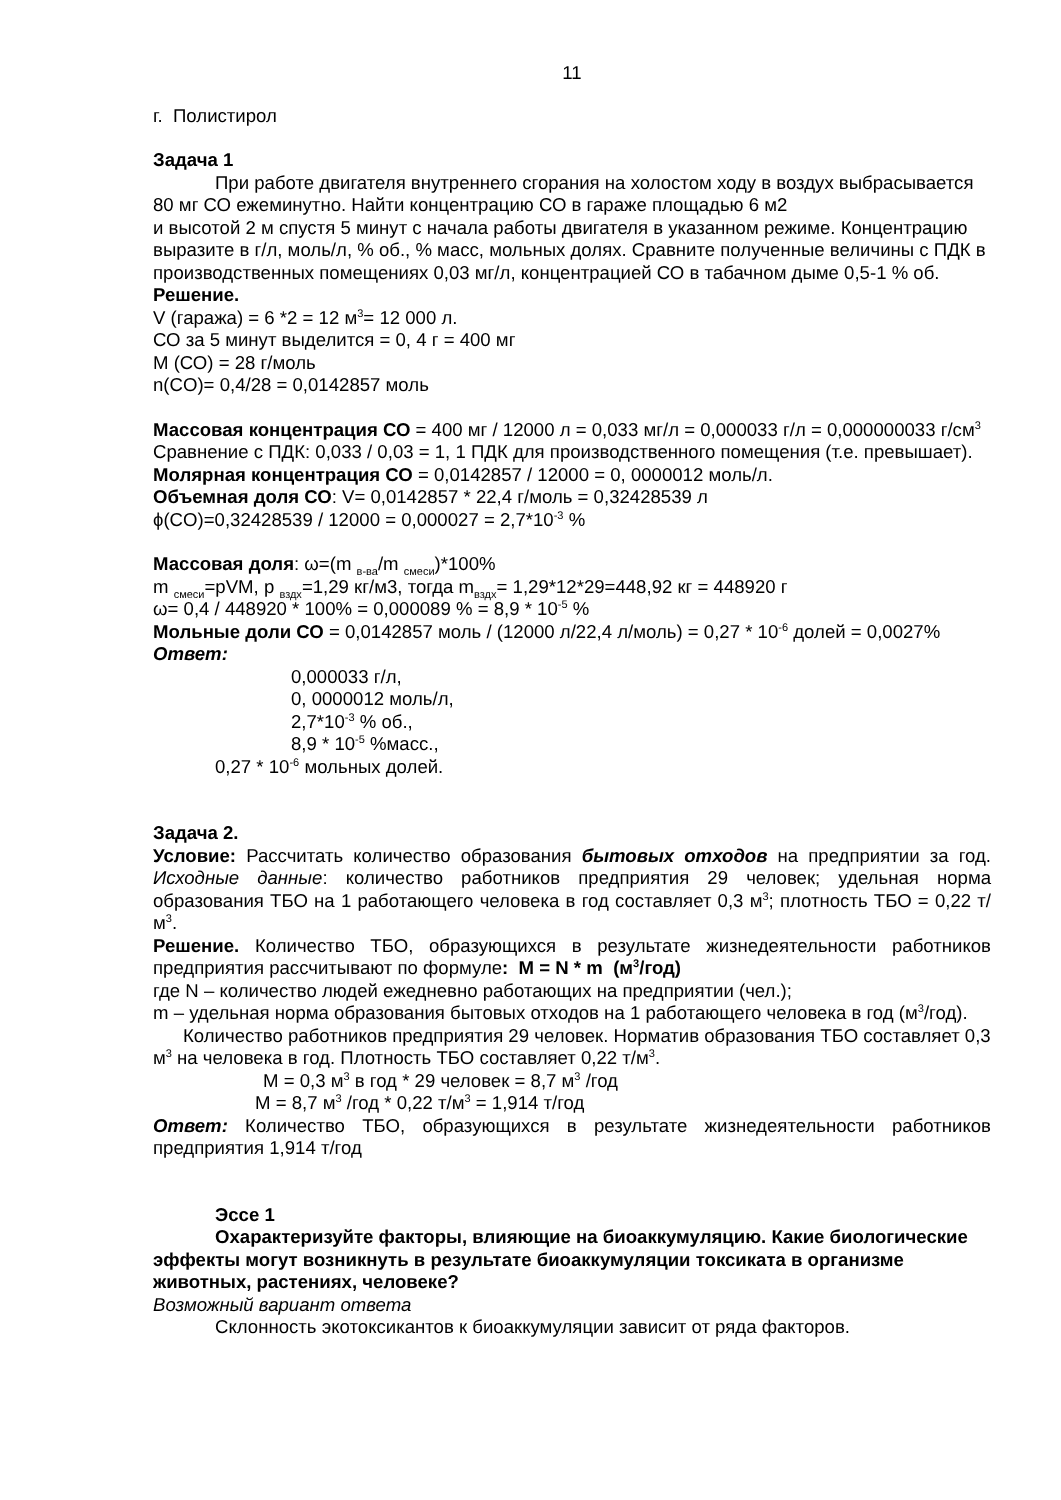11
г. Полистирол
Задача 1
При работе двигателя внутреннего сгорания на холостом ходу в воздух выбрасывается 80 мг СО ежеминутно. Найти концентрацию СО в гараже площадью 6 м2
и высотой 2 м спустя 5 минут с начала работы двигателя в указанном режиме. Концентрацию выразите в г/л, моль/л, % об., % масс, мольных долях. Сравните полученные величины с ПДК в производственных помещениях 0,03 мг/л, концентрацией СО в табачном дыме 0,5-1 % об.
Решение.
V (гаража) = 6 *2 = 12 м<sup>3</sup>= 12 000 л.
СО за 5 минут выделится = 0, 4 г = 400 мг
М (СО) = 28 г/моль
n(CO)= 0,4/28 = 0,0142857 моль
Массовая концентрация СО = 400 мг / 12000 л = 0,033 мг/л = 0,000033 г/л = 0,000000033 г/см<sup>3</sup>
Сравнение с ПДК: 0,033 / 0,03 = 1, 1 ПДК для производственного помещения (т.е. превышает).
Молярная концентрация СО = 0,0142857 / 12000 = 0, 0000012 моль/л.
Объемная доля СО: V= 0,0142857 * 22,4 г/моль = 0,32428539 л
ϕ(CO)=0,32428539 / 12000 = 0,000027 = 2,7*10<sup>-3</sup> %
Массовая доля: ω=(m <sub>в-ва</sub>/m <sub>смеси</sub>)*100%
m <sub>смеси</sub>=pVM, p <sub>вздх</sub>=1,29 кг/м3, тогда m<sub>вздх</sub>= 1,29*12*29=448,92 кг = 448920 г
ω= 0,4 / 448920 * 100% = 0,000089 % = 8,9 * 10<sup>-5</sup> %
Мольные доли СО = 0,0142857 моль / (12000 л/22,4 л/моль) = 0,27 * 10<sup>-6</sup> долей = 0,0027%
Ответ:
0,000033 г/л,
0, 0000012 моль/л,
2,7*10<sup>-3</sup> % об.,
8,9 * 10<sup>-5</sup> %масс.,
0,27 * 10<sup>-6</sup> мольных долей.
Задача 2.
Условие: Рассчитать количество образования бытовых отходов на предприятии за год. Исходные данные: количество работников предприятия 29 человек; удельная норма образования ТБО на 1 работающего человека в год составляет 0,3 м<sup>3</sup>; плотность ТБО = 0,22 т/м<sup>3</sup>.
Решение. Количество ТБО, образующихся в результате жизнедеятельности работников предприятия рассчитывают по формуле: M = N * m (м<sup>3</sup>/год)
где N – количество людей ежедневно работающих на предприятии (чел.);
m – удельная норма образования бытовых отходов на 1 работающего человека в год (м<sup>3</sup>/год).
Количество работников предприятия 29 человек. Норматив образования ТБО составляет 0,3 м<sup>3</sup> на человека в год. Плотность ТБО составляет 0,22 т/м<sup>3</sup>.
M = 0,3 м<sup>3</sup> в год * 29 человек = 8,7 м<sup>3</sup> /год
M = 8,7 м<sup>3</sup> /год * 0,22 т/м<sup>3</sup> = 1,914 т/год
Ответ: Количество ТБО, образующихся в результате жизнедеятельности работников предприятия 1,914 т/год
Эссе 1
Охарактеризуйте факторы, влияющие на биоаккумуляцию. Какие биологические эффекты могут возникнуть в результате биоаккумуляции токсиката в организме животных, растениях, человеке?
Возможный вариант ответа
Склонность экотоксикантов к биоаккумуляции зависит от ряда факторов.